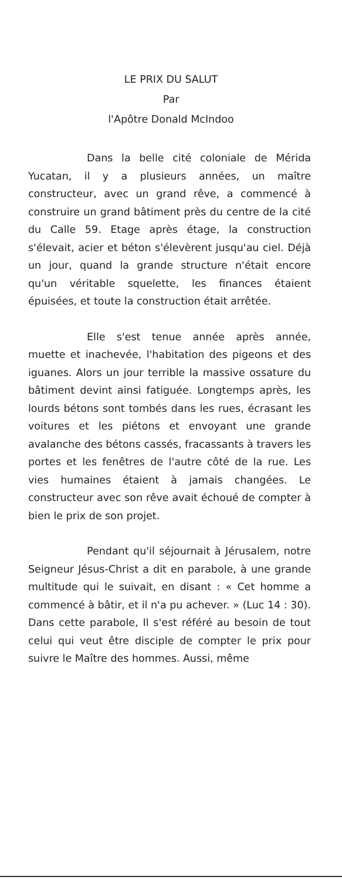LE PRIX DU SALUT
Par
l'Apôtre Donald McIndoo
Dans la belle cité coloniale de Mérida Yucatan, il y a plusieurs années, un maître constructeur, avec un grand rêve, a commencé à construire un grand bâtiment près du centre de la cité du Calle 59. Etage après étage, la construction s'élevait, acier et béton s'élevèrent jusqu'au ciel. Déjà un jour, quand la grande structure n'était encore qu'un véritable squelette, les finances étaient épuisées, et toute la construction était arrêtée.
Elle s'est tenue année après année, muette et inachevée, l'habitation des pigeons et des iguanes. Alors un jour terrible la massive ossature du bâtiment devint ainsi fatiguée. Longtemps après, les lourds bétons sont tombés dans les rues, écrasant les voitures et les piétons et envoyant une grande avalanche des bétons cassés, fracassants à travers les portes et les fenêtres de l'autre côté de la rue. Les vies humaines étaient à jamais changées. Le constructeur avec son rêve avait échoué de compter à bien le prix de son projet.
Pendant qu'il séjournait à Jérusalem, notre Seigneur Jésus-Christ a dit en parabole, à une grande multitude qui le suivait, en disant : « Cet homme a commencé à bâtir, et il n'a pu achever. » (Luc 14 : 30). Dans cette parabole, Il s'est référé au besoin de tout celui qui veut être disciple de compter le prix pour suivre le Maître des hommes. Aussi, même